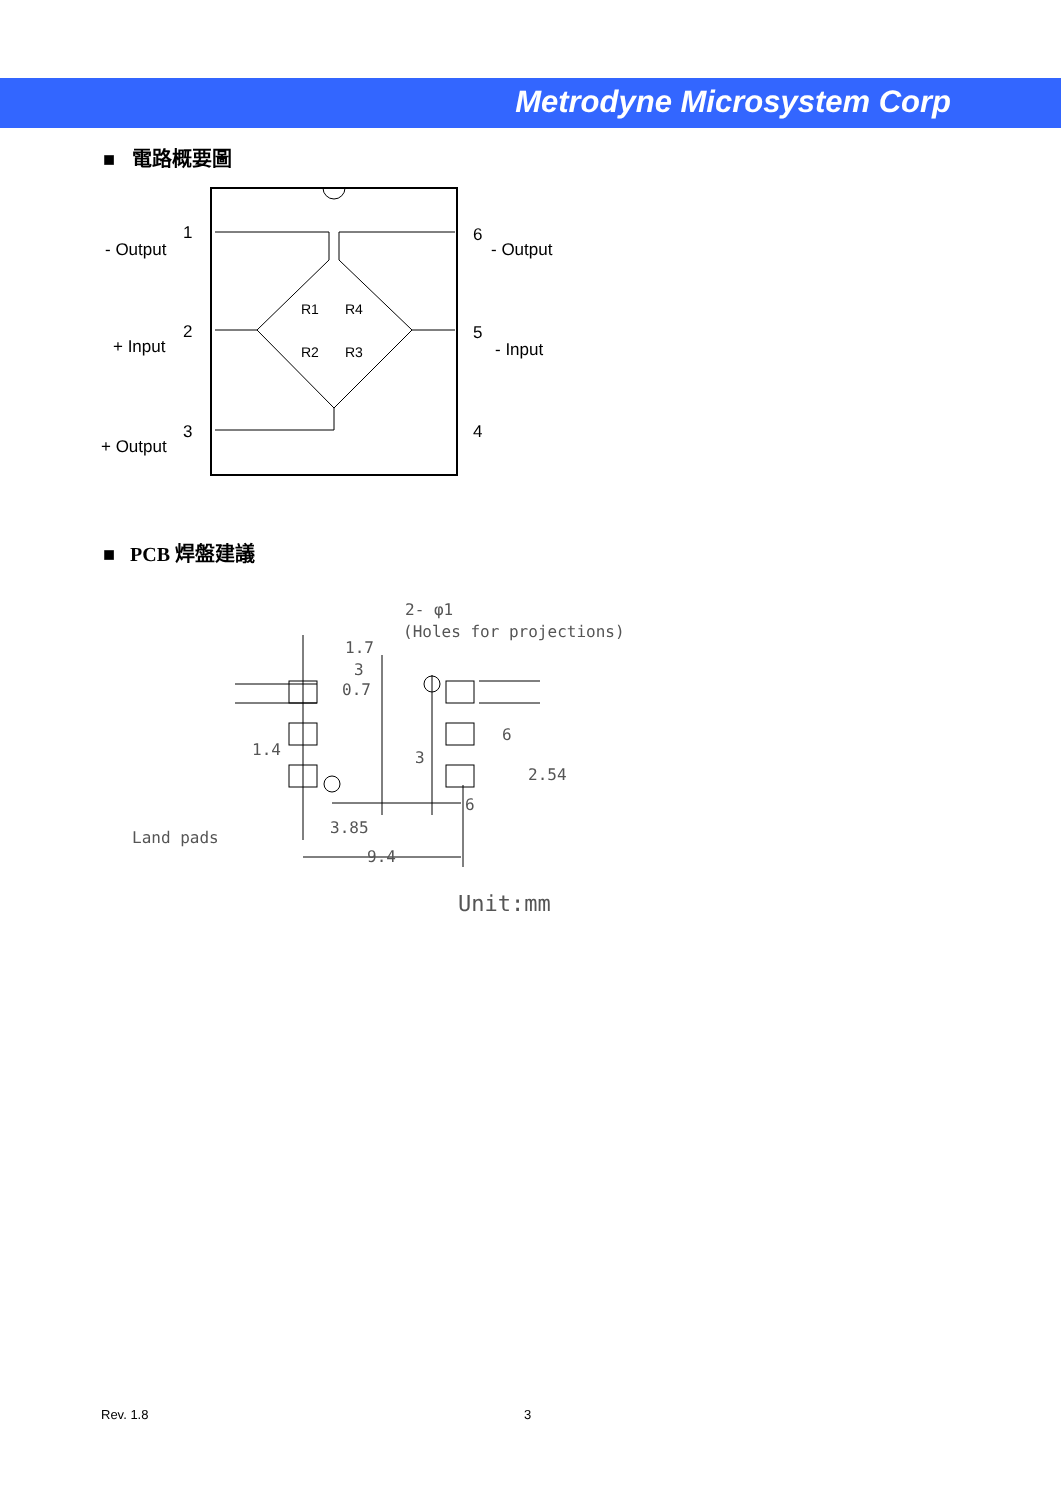Metrodyne Microsystem Corp
■ 電路概要圖
1
- Output
2
+ Input
3
+ Output
6
- Output
5
- Input
4
R1
R4
R2
R3
■ PCB 焊盤建議
2- φ1
(Holes for projections)
1.7
3
Land pads
3.85
9.4
6
1.4
0.7
3
6
2.54
Unit:mm
Rev. 1.8 3